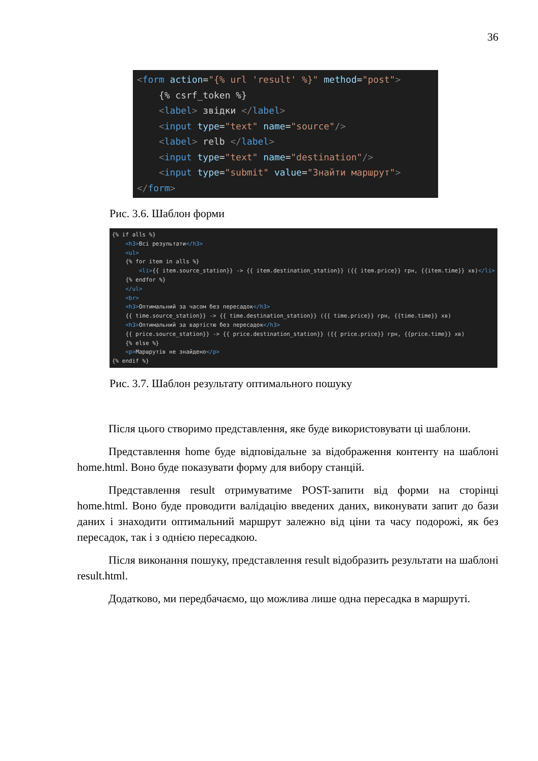36
<form action="{% url 'result' %}" method="post"> {% csrf_token %} <label> звідки </label> <input type="text" name="source"/> <label> relb </label> <input type="text" name="destination"/> <input type="submit" value="Знайти маршрут"> </form>
Рис. 3.6. Шаблон форми
{% if alls %} <h3>Всі результати</h3> <ul> {% for item in alls %} <li>{{ item.source_station}} -> {{ item.destination_station}} ({{ item.price}} грн, {{item.time}} хв)</li> {% endfor %} </ul> <br> <h3>Оптимальний за часом без пересадок</h3> {{ time.source_station}} -> {{ time.destination_station}} ({{ time.price}} грн, {{time.time}} хв) <h3>Оптимальний за вартістю без пересадок</h3> {{ price.source_station}} -> {{ price.destination_station}} ({{ price.price}} грн, {{price.time}} хв) {% else %} <p>Маршрутів не знайдено</p> {% endif %}
Рис. 3.7. Шаблон результату оптимального пошуку
Після цього створимо представлення, яке буде використовувати ці шаблони.
Представлення home буде відповідальне за відображення контенту на шаблоні home.html. Воно буде показувати форму для вибору станцій.
Представлення result отримуватиме POST-запити від форми на сторінці home.html. Воно буде проводити валідацію введених даних, виконувати запит до бази даних і знаходити оптимальний маршрут залежно від ціни та часу подорожі, як без пересадок, так і з однією пересадкою.
Після виконання пошуку, представлення result відобразить результати на шаблоні result.html.
Додатково, ми передбачаємо, що можлива лише одна пересадка в маршруті.